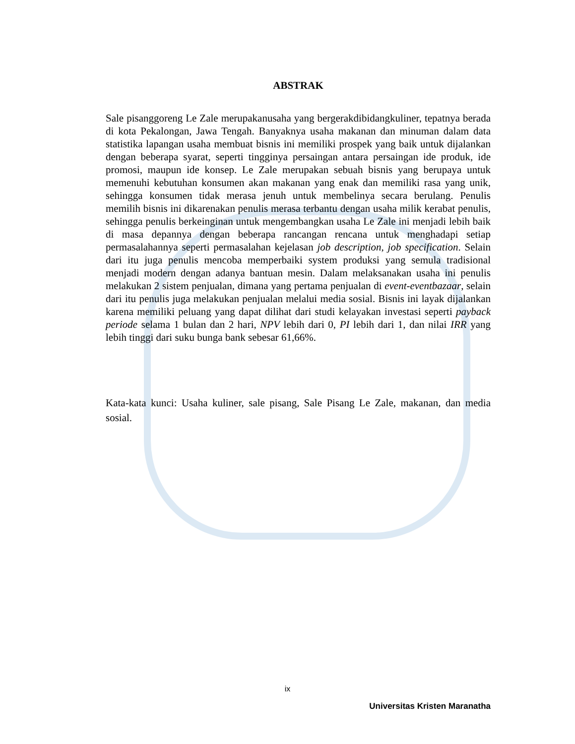ABSTRAK
Sale pisanggoreng Le Zale merupakanusaha yang bergerakdibidangkuliner, tepatnya berada di kota Pekalongan, Jawa Tengah. Banyaknya usaha makanan dan minuman dalam data statistika lapangan usaha membuat bisnis ini memiliki prospek yang baik untuk dijalankan dengan beberapa syarat, seperti tingginya persaingan antara persaingan ide produk, ide promosi, maupun ide konsep. Le Zale merupakan sebuah bisnis yang berupaya untuk memenuhi kebutuhan konsumen akan makanan yang enak dan memiliki rasa yang unik, sehingga konsumen tidak merasa jenuh untuk membelinya secara berulang. Penulis memilih bisnis ini dikarenakan penulis merasa terbantu dengan usaha milik kerabat penulis, sehingga penulis berkeinginan untuk mengembangkan usaha Le Zale ini menjadi lebih baik di masa depannya dengan beberapa rancangan rencana untuk menghadapi setiap permasalahannya seperti permasalahan kejelasan job description, job specification. Selain dari itu juga penulis mencoba memperbaiki system produksi yang semula tradisional menjadi modern dengan adanya bantuan mesin. Dalam melaksanakan usaha ini penulis melakukan 2 sistem penjualan, dimana yang pertama penjualan di event-eventbazaar, selain dari itu penulis juga melakukan penjualan melalui media sosial. Bisnis ini layak dijalankan karena memiliki peluang yang dapat dilihat dari studi kelayakan investasi seperti payback periode selama 1 bulan dan 2 hari, NPV lebih dari 0, PI lebih dari 1, dan nilai IRR yang lebih tinggi dari suku bunga bank sebesar 61,66%.
Kata-kata kunci: Usaha kuliner, sale pisang, Sale Pisang Le Zale, makanan, dan media sosial.
ix
Universitas Kristen Maranatha